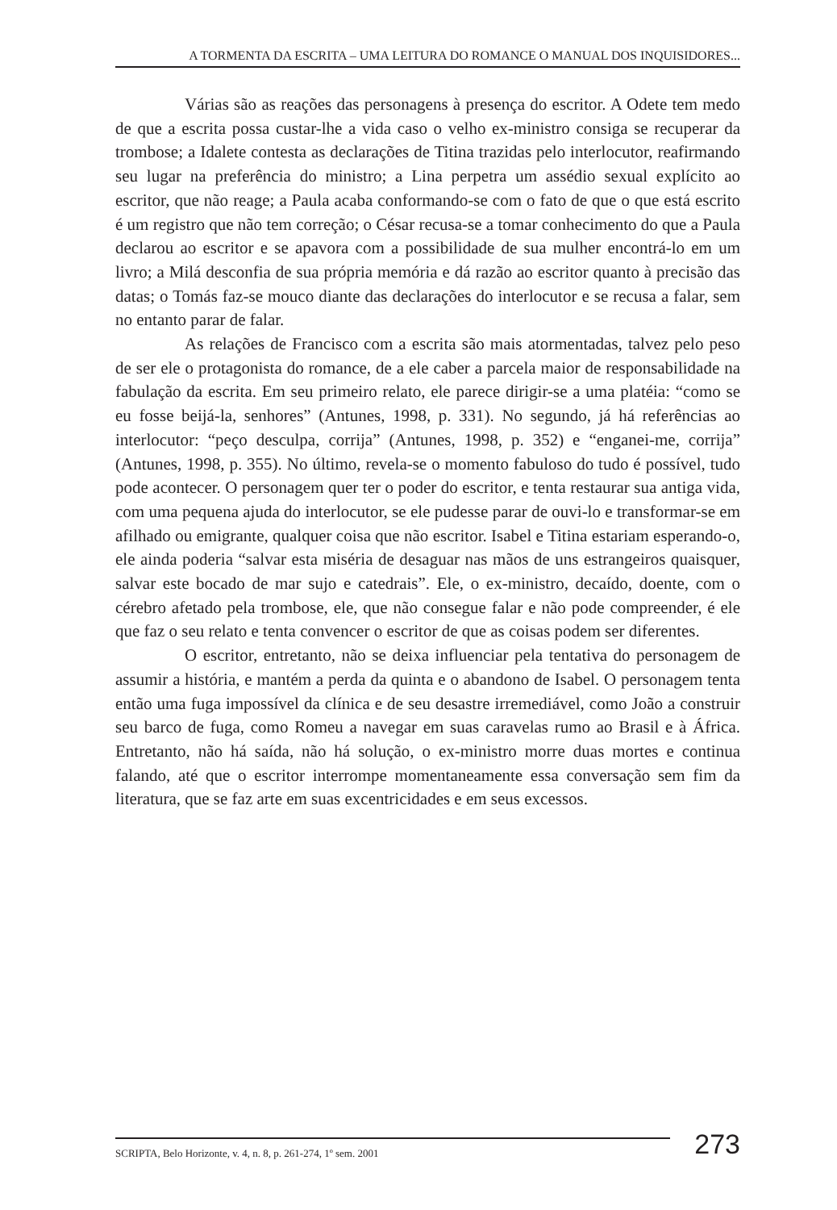A TORMENTA DA ESCRITA – UMA LEITURA DO ROMANCE O MANUAL DOS INQUISIDORES...
Várias são as reações das personagens à presença do escritor. A Odete tem medo de que a escrita possa custar-lhe a vida caso o velho ex-ministro consiga se recuperar da trombose; a Idalete contesta as declarações de Titina trazidas pelo interlocutor, reafirmando seu lugar na preferência do ministro; a Lina perpetra um assédio sexual explícito ao escritor, que não reage; a Paula acaba conformando-se com o fato de que o que está escrito é um registro que não tem correção; o César recusa-se a tomar conhecimento do que a Paula declarou ao escritor e se apavora com a possibilidade de sua mulher encontrá-lo em um livro; a Milá desconfia de sua própria memória e dá razão ao escritor quanto à precisão das datas; o Tomás faz-se mouco diante das declarações do interlocutor e se recusa a falar, sem no entanto parar de falar.
As relações de Francisco com a escrita são mais atormentadas, talvez pelo peso de ser ele o protagonista do romance, de a ele caber a parcela maior de responsabilidade na fabulação da escrita. Em seu primeiro relato, ele parece dirigir-se a uma platéia: “como se eu fosse beijá-la, senhores” (Antunes, 1998, p. 331). No segundo, já há referências ao interlocutor: “peço desculpa, corrija” (Antunes, 1998, p. 352) e “enganei-me, corrija” (Antunes, 1998, p. 355). No último, revela-se o momento fabuloso do tudo é possível, tudo pode acontecer. O personagem quer ter o poder do escritor, e tenta restaurar sua antiga vida, com uma pequena ajuda do interlocutor, se ele pudesse parar de ouvi-lo e transformar-se em afilhado ou emigrante, qualquer coisa que não escritor. Isabel e Titina estariam esperando-o, ele ainda poderia “salvar esta miséria de desaguar nas mãos de uns estrangeiros quaisquer, salvar este bocado de mar sujo e catedrais”. Ele, o ex-ministro, decaído, doente, com o cérebro afetado pela trombose, ele, que não consegue falar e não pode compreender, é ele que faz o seu relato e tenta convencer o escritor de que as coisas podem ser diferentes.
O escritor, entretanto, não se deixa influenciar pela tentativa do personagem de assumir a história, e mantém a perda da quinta e o abandono de Isabel. O personagem tenta então uma fuga impossível da clínica e de seu desastre irremediável, como João a construir seu barco de fuga, como Romeu a navegar em suas caravelas rumo ao Brasil e à África. Entretanto, não há saída, não há solução, o ex-ministro morre duas mortes e continua falando, até que o escritor interrompe momentaneamente essa conversação sem fim da literatura, que se faz arte em suas excentricidades e em seus excessos.
SCRIPTA, Belo Horizonte, v. 4, n. 8, p. 261-274, 1º sem. 2001
273